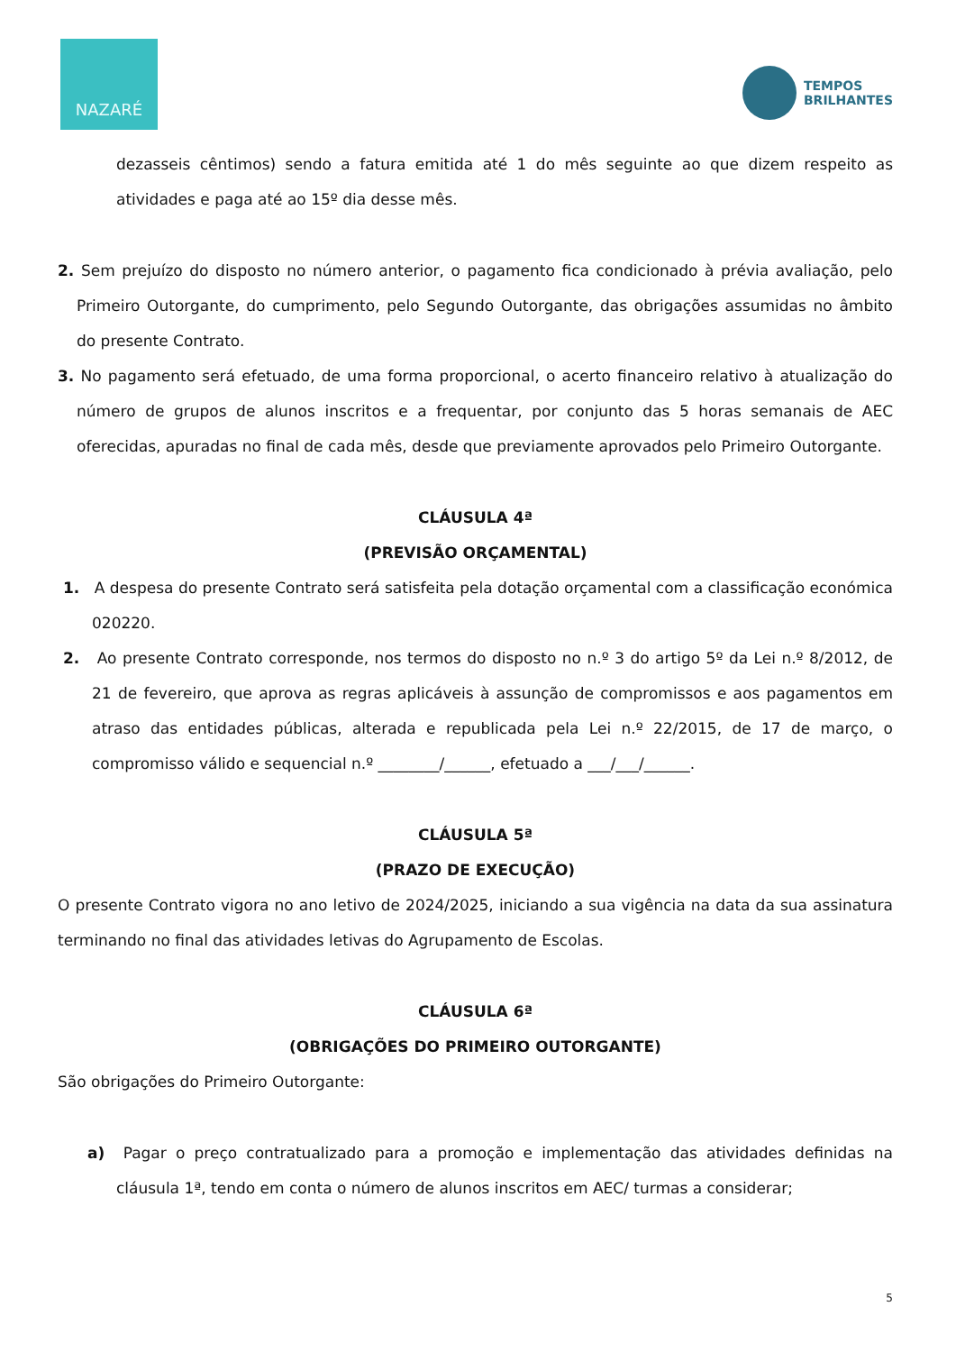NAZARÉ
TEMPOS
BRILHANTES
dezasseis cêntimos) sendo a fatura emitida até 1 do mês seguinte ao que dizem respeito as atividades e paga até ao 15º dia desse mês.
2. Sem prejuízo do disposto no número anterior, o pagamento fica condicionado à prévia avaliação, pelo Primeiro Outorgante, do cumprimento, pelo Segundo Outorgante, das obrigações assumidas no âmbito do presente Contrato.
3. No pagamento será efetuado, de uma forma proporcional, o acerto financeiro relativo à atualização do número de grupos de alunos inscritos e a frequentar, por conjunto das 5 horas semanais de AEC oferecidas, apuradas no final de cada mês, desde que previamente aprovados pelo Primeiro Outorgante.
CLÁUSULA 4ª
(PREVISÃO ORÇAMENTAL)
1. A despesa do presente Contrato será satisfeita pela dotação orçamental com a classificação económica 020220.
2. Ao presente Contrato corresponde, nos termos do disposto no n.º 3 do artigo 5º da Lei n.º 8/2012, de 21 de fevereiro, que aprova as regras aplicáveis à assunção de compromissos e aos pagamentos em atraso das entidades públicas, alterada e republicada pela Lei n.º 22/2015, de 17 de março, o compromisso válido e sequencial n.º ________/______, efetuado a ___/___/______.
CLÁUSULA 5ª
(PRAZO DE EXECUÇÃO)
O presente Contrato vigora no ano letivo de 2024/2025, iniciando a sua vigência na data da sua assinatura terminando no final das atividades letivas do Agrupamento de Escolas.
CLÁUSULA 6ª
(OBRIGAÇÕES DO PRIMEIRO OUTORGANTE)
São obrigações do Primeiro Outorgante:
a) Pagar o preço contratualizado para a promoção e implementação das atividades definidas na cláusula 1ª, tendo em conta o número de alunos inscritos em AEC/ turmas a considerar;
5